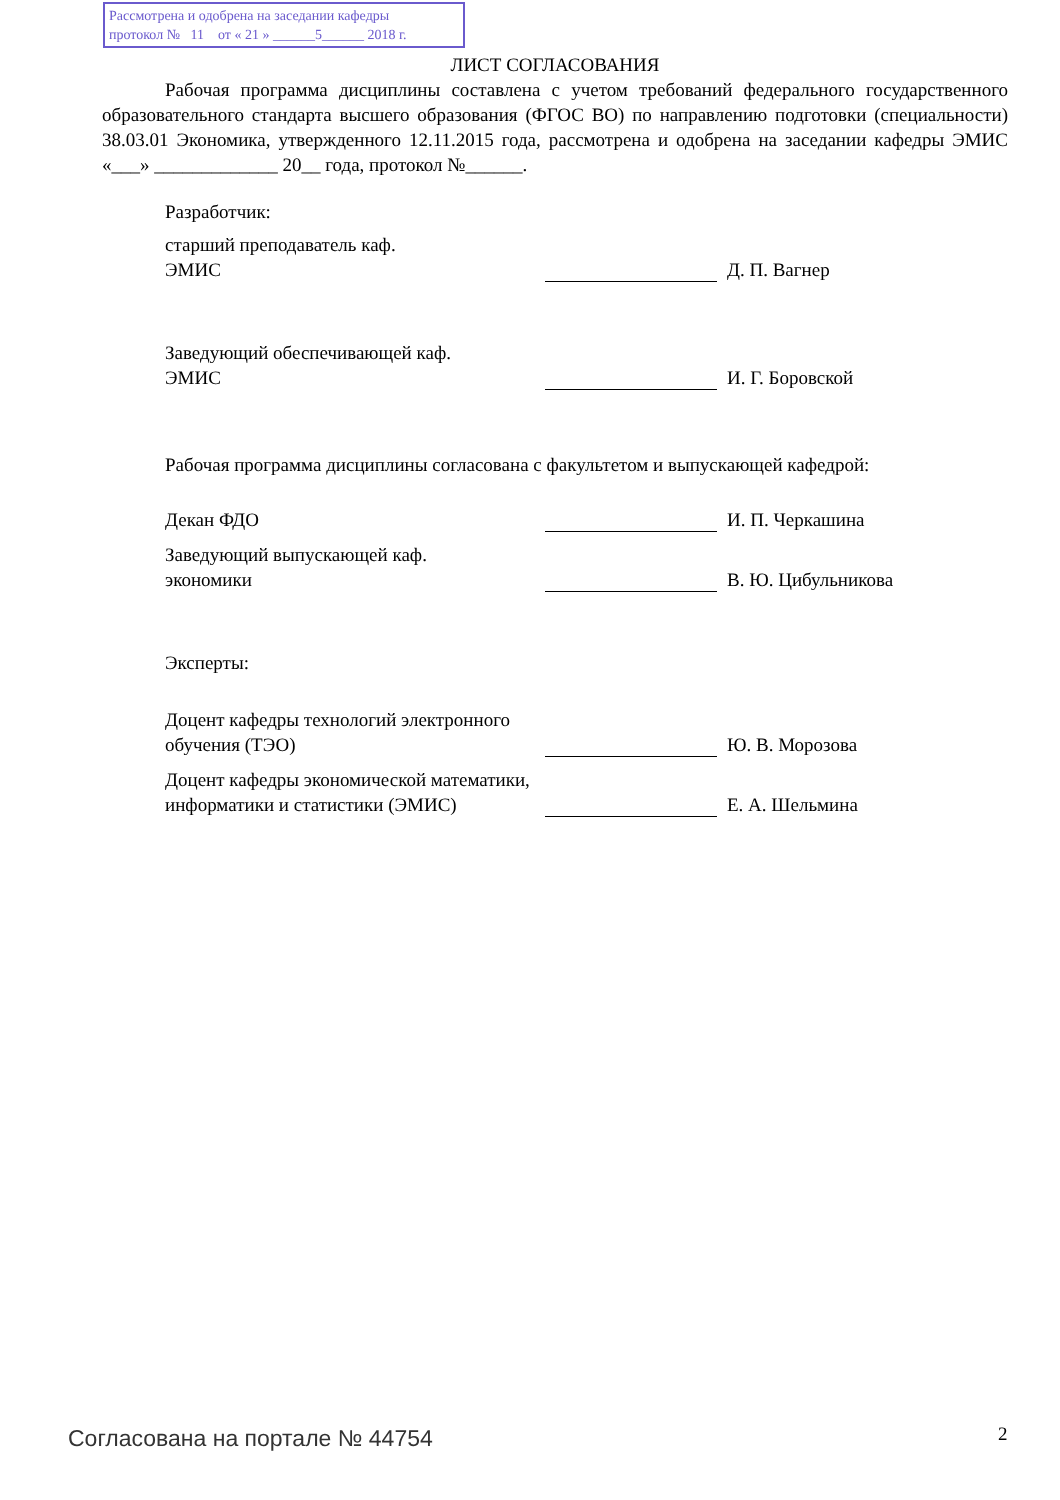Рассмотрена и одобрена на заседании кафедры
протокол № 11 от « 21 » ______5______ 2018 г.
ЛИСТ СОГЛАСОВАНИЯ
Рабочая программа дисциплины составлена с учетом требований федерального государственного образовательного стандарта высшего образования (ФГОС ВО) по направлению подготовки (специальности) 38.03.01 Экономика, утвержденного 12.11.2015 года, рассмотрена и одобрена на заседании кафедры ЭМИС «___» _____________ 20__ года, протокол №______.
Разработчик:
старший преподаватель каф.
ЭМИС
Д. П. Вагнер
Заведующий обеспечивающей каф.
ЭМИС
И. Г. Боровской
Рабочая программа дисциплины согласована с факультетом и выпускающей кафедрой:
Декан ФДО
И. П. Черкашина
Заведующий выпускающей каф.
экономики
В. Ю. Цибульникова
Эксперты:
Доцент кафедры технологий электронного обучения (ТЭО)
Ю. В. Морозова
Доцент кафедры экономической математики, информатики и статистики (ЭМИС)
Е. А. Шельмина
Согласована на портале № 44754 2